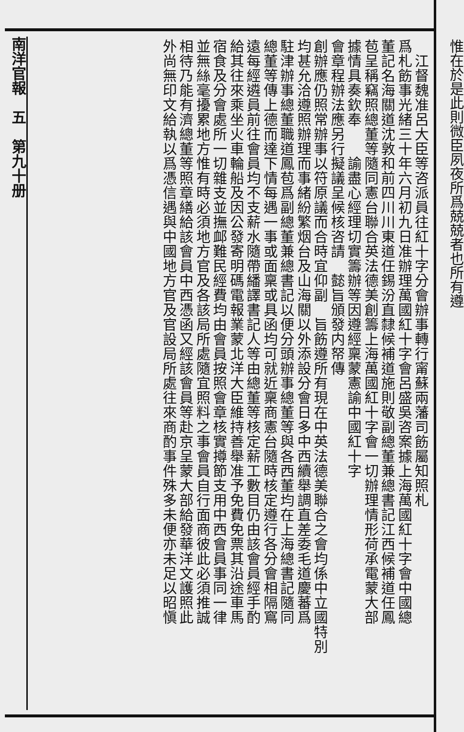南洋官報　五　第九十册
　江督魏准呂大臣等咨派員往紅十字分會辦事轉行甯蘇兩藩司飭屬知照札
爲札飭事光緒三十年六月初九日准辦理萬國紅十字會呂盛吳咨案據上海萬國紅十字會中國總
董記名海關道沈敦和前四川川東道任錫汾直隸候補道施則敬副總董兼總書記江西候補道任鳳
苞呈稱竊照總董等隨同憲台聯合英法德美創籌上海萬國紅十字會一切辦理情形荷承電蒙大部
據情具奏欽奉　　諭盡心經理切實籌辦等因遵經稟蒙憲諭中國紅十字
會章程辦法應另行擬議呈候核咨請　懿旨頒發内帑傳
創辦應仍照常辦事以符原議而合時宜仰副　旨飭遵所有現在中英法德美聯合之會均係中立國特別
均甚允洽遵照辦理而事緒紛繁烟台及山海關以外添設分會日多中西續舉調直差委毛道慶蕃爲
駐津辦事總董職道鳳苞爲副總董兼總書記以便分頭辦事總董等與各西董均在上海總書記隨同
總董等傳上德而達下情每遇一事或面稟或具函均可就近稟商憲台隨時核定遵行各分會相隔窵
遠每經遴員前往會員均不支薪水隨帶繙譯書記人等由總董等核定薪工數目仍由該會員經手酌
給其往來乘坐火車輪船及因公發寄明碼電報業蒙北洋大臣維持善舉准予免費免票其沿途車馬
宿食及分會處所一切雜支並撫䘏難民經費均由會員按照會章核實撙節支用中西會員事同一律
並無絲毫擾累地方惟有時必須地方官及各該局所處隨宜照料之事會員自行面商彼此必須推誠
相待乃能有濟總董等照章繕給該會員中西憑函又經該會員等赴京呈蒙大部給發華洋文護照此
外尚無印文給執以爲憑信遇與中國地方官及官設局所處往來商酌事件殊多未便亦未足以昭愼
惟在於是此則微臣夙夜所爲兢兢者也所有遵